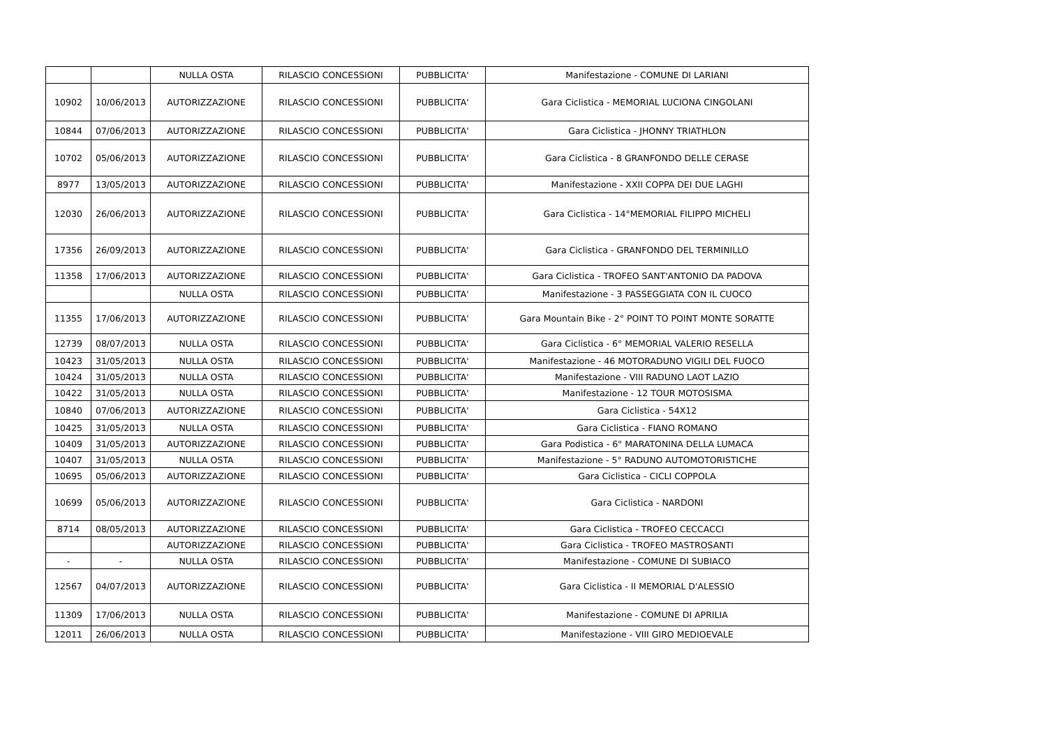| | | NULLA OSTA | RILASCIO CONCESSIONI | PUBBLICITA' | Manifestazione - COMUNE DI LARIANI |
| 10902 | 10/06/2013 | AUTORIZZAZIONE | RILASCIO CONCESSIONI | PUBBLICITA' | Gara Ciclistica - MEMORIAL LUCIONA CINGOLANI |
| 10844 | 07/06/2013 | AUTORIZZAZIONE | RILASCIO CONCESSIONI | PUBBLICITA' | Gara Ciclistica - JHONNY TRIATHLON |
| 10702 | 05/06/2013 | AUTORIZZAZIONE | RILASCIO CONCESSIONI | PUBBLICITA' | Gara Ciclistica - 8 GRANFONDO DELLE CERASE |
| 8977 | 13/05/2013 | AUTORIZZAZIONE | RILASCIO CONCESSIONI | PUBBLICITA' | Manifestazione - XXII COPPA DEI DUE LAGHI |
| 12030 | 26/06/2013 | AUTORIZZAZIONE | RILASCIO CONCESSIONI | PUBBLICITA' | Gara Ciclistica - 14°MEMORIAL FILIPPO MICHELI |
| 17356 | 26/09/2013 | AUTORIZZAZIONE | RILASCIO CONCESSIONI | PUBBLICITA' | Gara Ciclistica - GRANFONDO DEL TERMINILLO |
| 11358 | 17/06/2013 | AUTORIZZAZIONE | RILASCIO CONCESSIONI | PUBBLICITA' | Gara Ciclistica - TROFEO SANT'ANTONIO DA PADOVA |
| | | NULLA OSTA | RILASCIO CONCESSIONI | PUBBLICITA' | Manifestazione - 3 PASSEGGIATA CON IL CUOCO |
| 11355 | 17/06/2013 | AUTORIZZAZIONE | RILASCIO CONCESSIONI | PUBBLICITA' | Gara Mountain Bike - 2° POINT TO POINT MONTE SORATTE |
| 12739 | 08/07/2013 | NULLA OSTA | RILASCIO CONCESSIONI | PUBBLICITA' | Gara Ciclistica - 6° MEMORIAL VALERIO RESELLA |
| 10423 | 31/05/2013 | NULLA OSTA | RILASCIO CONCESSIONI | PUBBLICITA' | Manifestazione - 46 MOTORADUNO VIGILI DEL FUOCO |
| 10424 | 31/05/2013 | NULLA OSTA | RILASCIO CONCESSIONI | PUBBLICITA' | Manifestazione - VIII RADUNO LAOT LAZIO |
| 10422 | 31/05/2013 | NULLA OSTA | RILASCIO CONCESSIONI | PUBBLICITA' | Manifestazione - 12 TOUR MOTOSISMA |
| 10840 | 07/06/2013 | AUTORIZZAZIONE | RILASCIO CONCESSIONI | PUBBLICITA' | Gara Ciclistica - 54X12 |
| 10425 | 31/05/2013 | NULLA OSTA | RILASCIO CONCESSIONI | PUBBLICITA' | Gara Ciclistica - FIANO ROMANO |
| 10409 | 31/05/2013 | AUTORIZZAZIONE | RILASCIO CONCESSIONI | PUBBLICITA' | Gara Podistica - 6° MARATONINA DELLA LUMACA |
| 10407 | 31/05/2013 | NULLA OSTA | RILASCIO CONCESSIONI | PUBBLICITA' | Manifestazione - 5° RADUNO AUTOMOTORISTICHE |
| 10695 | 05/06/2013 | AUTORIZZAZIONE | RILASCIO CONCESSIONI | PUBBLICITA' | Gara Ciclistica - CICLI COPPOLA |
| 10699 | 05/06/2013 | AUTORIZZAZIONE | RILASCIO CONCESSIONI | PUBBLICITA' | Gara Ciclistica - NARDONI |
| 8714 | 08/05/2013 | AUTORIZZAZIONE | RILASCIO CONCESSIONI | PUBBLICITA' | Gara Ciclistica - TROFEO CECCACCI |
| | | AUTORIZZAZIONE | RILASCIO CONCESSIONI | PUBBLICITA' | Gara Ciclistica - TROFEO MASTROSANTI |
| - | - | NULLA OSTA | RILASCIO CONCESSIONI | PUBBLICITA' | Manifestazione - COMUNE DI SUBIACO |
| 12567 | 04/07/2013 | AUTORIZZAZIONE | RILASCIO CONCESSIONI | PUBBLICITA' | Gara Ciclistica - II MEMORIAL D'ALESSIO |
| 11309 | 17/06/2013 | NULLA OSTA | RILASCIO CONCESSIONI | PUBBLICITA' | Manifestazione - COMUNE DI APRILIA |
| 12011 | 26/06/2013 | NULLA OSTA | RILASCIO CONCESSIONI | PUBBLICITA' | Manifestazione - VIII GIRO MEDIOEVALE |